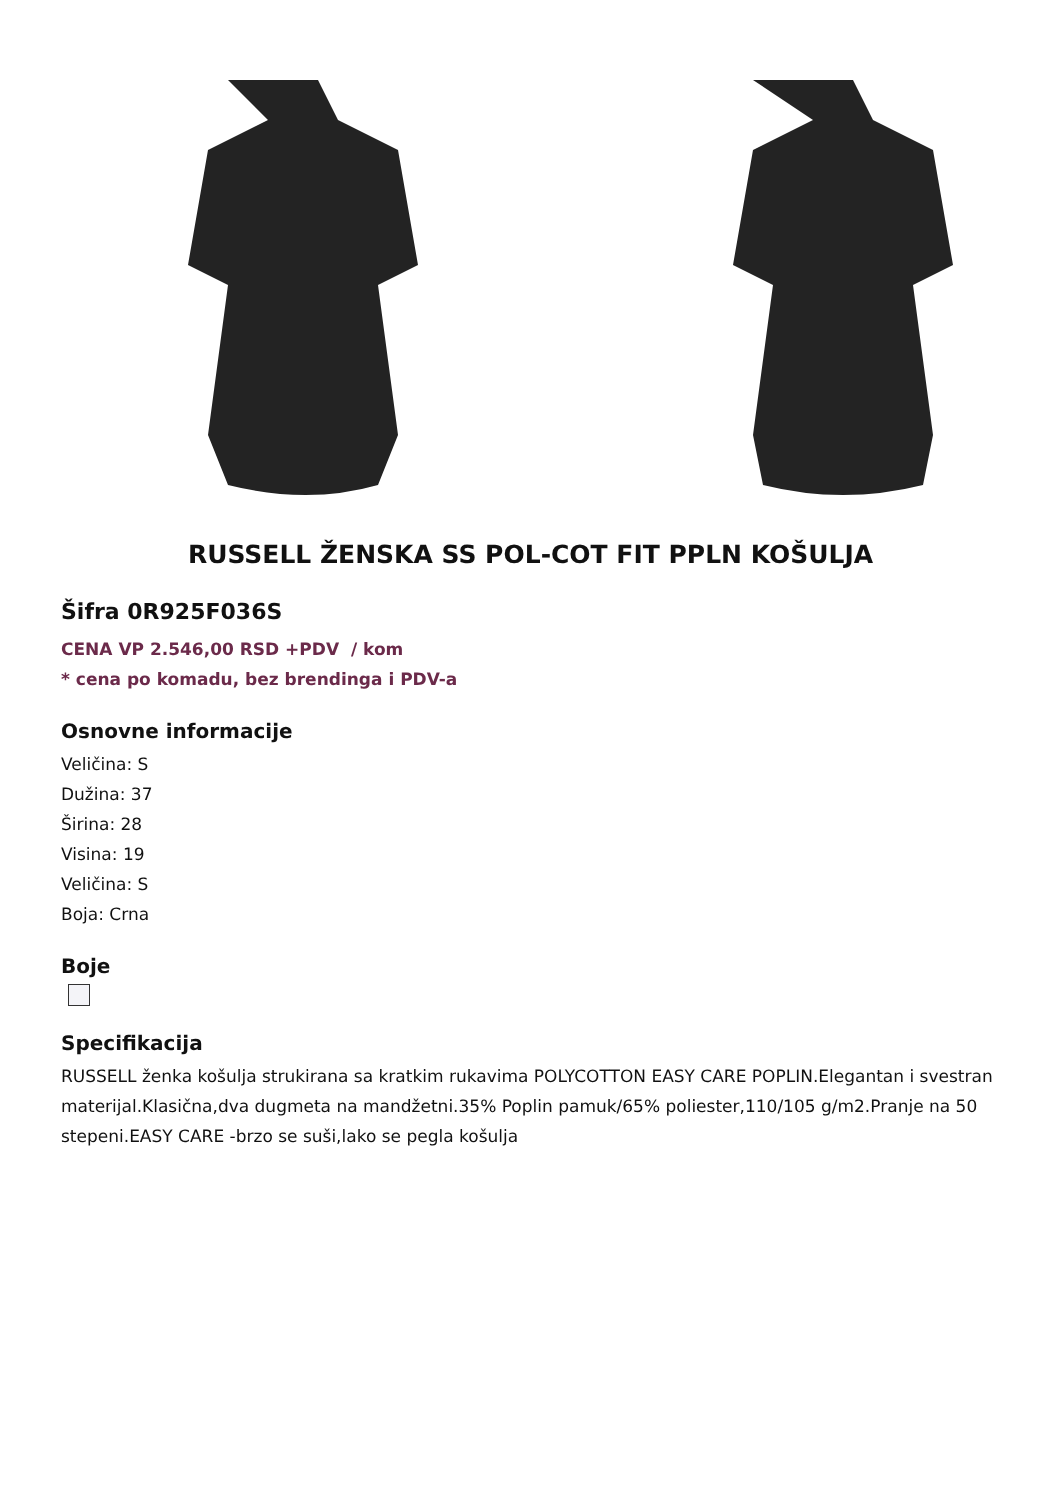RUSSELL ŽENSKA SS POL-COT FIT PPLN KOŠULJA
Šifra 0R925F036S
CENA VP 2.546,00 RSD +PDV / kom
* cena po komadu, bez brendinga i PDV-a
Osnovne informacije
Veličina: S
Dužina: 37
Širina: 28
Visina: 19
Veličina: S
Boja: Crna
Boje
Specifikacija
RUSSELL ženka košulja strukirana sa kratkim rukavima POLYCOTTON EASY CARE POPLIN.Elegantan i svestran materijal.Klasična,dva dugmeta na mandžetni.35% Poplin pamuk/65% poliester,110/105 g/m2.Pranje na 50 stepeni.EASY CARE -brzo se suši,lako se pegla košulja